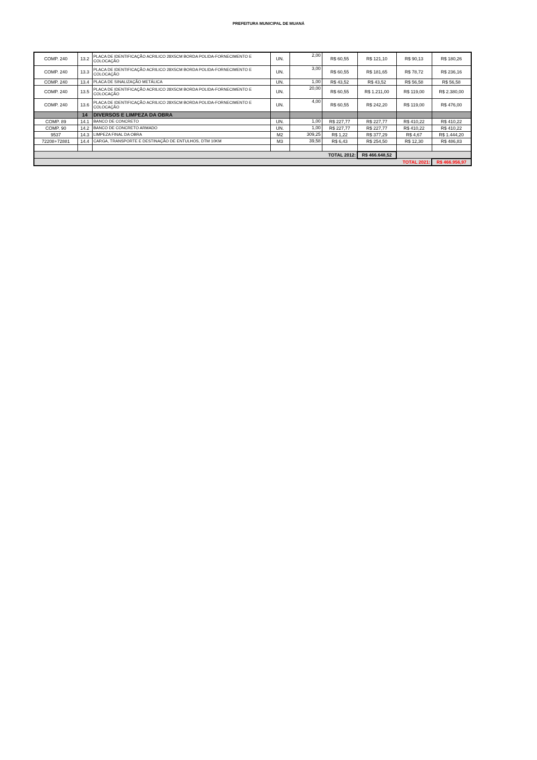PREFEITURA MUNICIPAL DE MUANÁ
| COMP. 240 | 13.2 | PLACA DE IDENTIFICAÇÃO ACRILICO 28X5CM BORDA POLIDA-FORNECIMENTO E COLOCAÇÃO | UN. | 2,00 | R$ 60,55 | R$ 121,10 | R$ 90,13 | R$ 180,26 |
| COMP. 240 | 13.3 | PLACA DE IDENTIFICAÇÃO ACRILICO 28X5CM BORDA POLIDA-FORNECIMENTO E COLOCAÇÃO | UN. | 3,00 | R$ 60,55 | R$ 181,65 | R$ 78,72 | R$ 236,16 |
| COMP. 240 | 13.4 | PLACA DE SINALIZAÇÃO METÁLICA | UN. | 1,00 | R$ 43,52 | R$ 43,52 | R$ 56,58 | R$ 56,58 |
| COMP. 240 | 13.5 | PLACA DE IDENTIFICAÇÃO ACRILICO 28X5CM BORDA POLIDA-FORNECIMENTO E COLOCAÇÃO | UN. | 20,00 | R$ 60,55 | R$ 1.211,00 | R$ 119,00 | R$ 2.380,00 |
| COMP. 240 | 13.6 | PLACA DE IDENTIFICAÇÃO ACRILICO 28X5CM BORDA POLIDA-FORNECIMENTO E COLOCAÇÃO | UN. | 4,00 | R$ 60,55 | R$ 242,20 | R$ 119,00 | R$ 476,00 |
| | 14 | DIVERSOS E LIMPEZA DA OBRA | | | | | | |
| COMP. 89 | 14.1 | BANCO DE CONCRETO | UN. | 1,00 | R$ 227,77 | R$ 227,77 | R$ 410,22 | R$ 410,22 |
| COMP. 90 | 14.2 | BANCO DE CONCRETO ARMADO | UN. | 1,00 | R$ 227,77 | R$ 227,77 | R$ 410,22 | R$ 410,22 |
| 9537 | 14.3 | LIMPEZA FINAL DA OBRA | M2 | 309,25 | R$ 1,22 | R$ 377,29 | R$ 4,67 | R$ 1.444,20 |
| 72208+72881 | 14.4 | CARGA, TRANSPORTE E DESTINAÇÃO DE ENTULHOS, DTM 10KM | M3 | 39,58 | R$ 6,43 | R$ 254,50 | R$ 12,30 | R$ 486,83 |
| TOTAL 2012: | | | | | | R$ 466.648,52 | | |
| TOTAL 2021: | | | | | | | | R$ 466.956,97 |